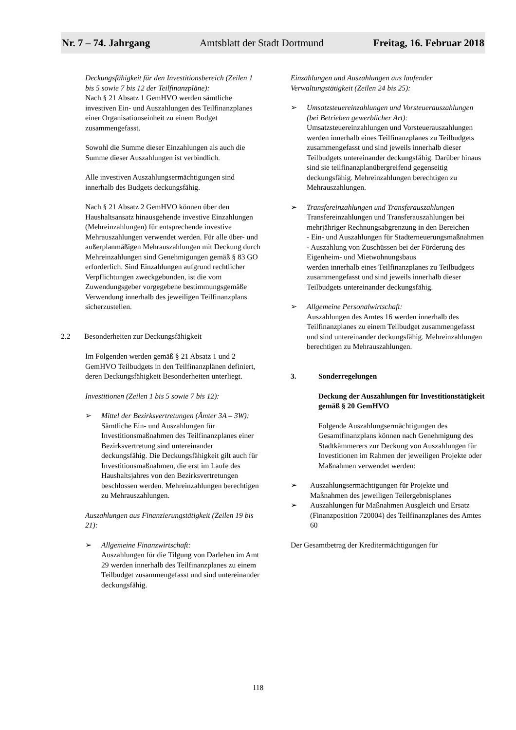Nr. 7 – 74. Jahrgang Amtsblatt der Stadt Dortmund Freitag, 16. Februar 2018
Deckungsfähigkeit für den Investitionsbereich (Zeilen 1 bis 5 sowie 7 bis 12 der Teilfinanzpläne):
Nach § 21 Absatz 1 GemHVO werden sämtliche investiven Ein- und Auszahlungen des Teilfinanzplanes einer Organisationseinheit zu einem Budget zusammengefasst.
Sowohl die Summe dieser Einzahlungen als auch die Summe dieser Auszahlungen ist verbindlich.
Alle investiven Auszahlungsermächtigungen sind innerhalb des Budgets deckungsfähig.
Nach § 21 Absatz 2 GemHVO können über den Haushaltsansatz hinausgehende investive Einzahlungen (Mehreinzahlungen) für entsprechende investive Mehrauszahlungen verwendet werden. Für alle über- und außerplanmäßigen Mehrauszahlungen mit Deckung durch Mehreinzahlungen sind Genehmigungen gemäß § 83 GO erforderlich. Sind Einzahlungen aufgrund rechtlicher Verpflichtungen zweckgebunden, ist die vom Zuwendungsgeber vorgegebene bestimmungsgemäße Verwendung innerhalb des jeweiligen Teilfinanzplans sicherzustellen.
2.2 Besonderheiten zur Deckungsfähigkeit
Im Folgenden werden gemäß § 21 Absatz 1 und 2 GemHVO Teilbudgets in den Teilfinanzplänen definiert, deren Deckungsfähigkeit Besonderheiten unterliegt.
Investitionen (Zeilen 1 bis 5 sowie 7 bis 12):
➢ Mittel der Bezirksvertretungen (Ämter 3A – 3W):
Sämtliche Ein- und Auszahlungen für Investitionsmaßnahmen des Teilfinanzplanes einer Bezirksvertretung sind untereinander deckungsfähig. Die Deckungsfähigkeit gilt auch für Investitionsmaßnahmen, die erst im Laufe des Haushaltsjahres von den Bezirksvertretungen beschlossen werden. Mehreinzahlungen berechtigen zu Mehrauszahlungen.
Auszahlungen aus Finanzierungstätigkeit (Zeilen 19 bis 21):
➢ Allgemeine Finanzwirtschaft:
Auszahlungen für die Tilgung von Darlehen im Amt 29 werden innerhalb des Teilfinanzplanes zu einem Teilbudget zusammengefasst und sind untereinander deckungsfähig.
Einzahlungen und Auszahlungen aus laufender Verwaltungstätigkeit (Zeilen 24 bis 25):
➢ Umsatzsteuereinzahlungen und Vorsteuerauszahlungen (bei Betrieben gewerblicher Art):
Umsatzsteuereinzahlungen und Vorsteuerauszahlungen werden innerhalb eines Teilfinanzplanes zu Teilbudgets zusammengefasst und sind jeweils innerhalb dieser Teilbudgets untereinander deckungsfähig. Darüber hinaus sind sie teilfinanzplanübergreifend gegenseitig deckungsfähig. Mehreinzahlungen berechtigen zu Mehrauszahlungen.
➢ Transfereinzahlungen und Transferauszahlungen
Transfereinzahlungen und Transferauszahlungen bei mehrjähriger Rechnungsabgrenzung in den Bereichen
- Ein- und Auszahlungen für Stadterneuerungsmaßnahmen
- Auszahlung von Zuschüssen bei der Förderung des Eigenheim- und Mietwohnungsbaus
werden innerhalb eines Teilfinanzplanes zu Teilbudgets zusammengefasst und sind jeweils innerhalb dieser Teilbudgets untereinander deckungsfähig.
➢ Allgemeine Personalwirtschaft:
Auszahlungen des Amtes 16 werden innerhalb des Teilfinanzplanes zu einem Teilbudget zusammengefasst und sind untereinander deckungsfähig. Mehreinzahlungen berechtigen zu Mehrauszahlungen.
3. Sonderregelungen
Deckung der Auszahlungen für Investitionstätigkeit gemäß § 20 GemHVO
Folgende Auszahlungsermächtigungen des Gesamtfinanzplans können nach Genehmigung des Stadtkämmerers zur Deckung von Auszahlungen für Investitionen im Rahmen der jeweiligen Projekte oder Maßnahmen verwendet werden:
➢ Auszahlungsermächtigungen für Projekte und Maßnahmen des jeweiligen Teilergebnisplanes
➢ Auszahlungen für Maßnahmen Ausgleich und Ersatz (Finanzposition 720004) des Teilfinanzplanes des Amtes 60
Der Gesamtbetrag der Kreditermächtigungen für
118